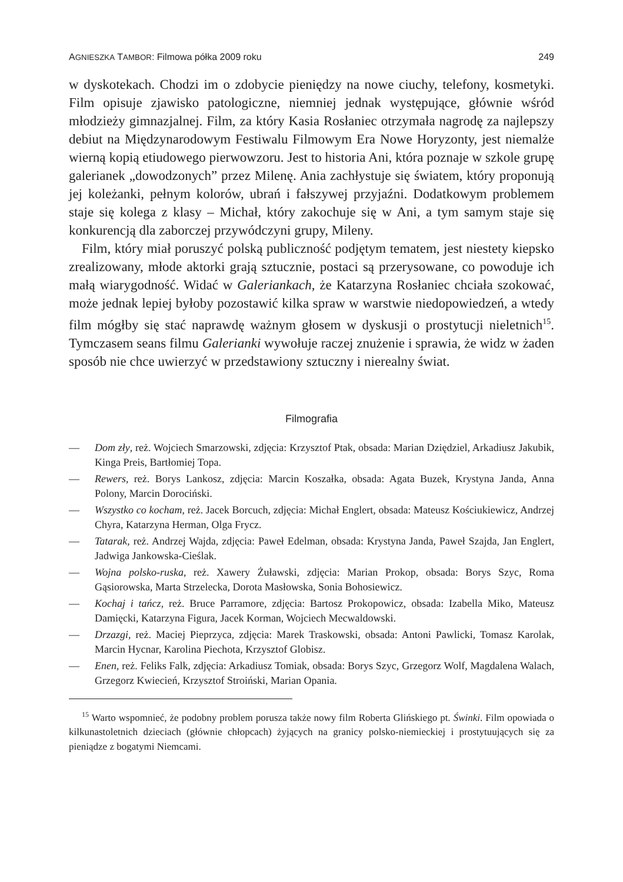AGNIESZKA TAMBOR: Filmowa półka 2009 roku 249
w dyskotekach. Chodzi im o zdobycie pieniędzy na nowe ciuchy, telefony, kosmetyki. Film opisuje zjawisko patologiczne, niemniej jednak występujące, głównie wśród młodzieży gimnazjalnej. Film, za który Kasia Rosłaniec otrzymała nagrodę za najlepszy debiut na Międzynarodowym Festiwalu Filmowym Era Nowe Horyzonty, jest niemalże wierną kopią etiudowego pierwowzoru. Jest to historia Ani, która poznaje w szkole grupę galerianek „dowodzonych” przez Milenę. Ania zachłystuje się światem, który proponują jej koleżanki, pełnym kolorów, ubrań i fałszywej przyjaźni. Dodatkowym problemem staje się kolega z klasy – Michał, który zakochuje się w Ani, a tym samym staje się konkurencją dla zaborczej przywódczyni grupy, Mileny.
Film, który miał poruszyć polską publiczność podjętym tematem, jest niestety kiepsko zrealizowany, młode aktorki grają sztucznie, postaci są przerysowane, co powoduje ich małą wiarygodność. Widać w Galeriankach, że Katarzyna Rosłaniec chciała szokować, może jednak lepiej byłoby pozostawić kilka spraw w warstwie niedopowiedzeń, a wtedy film mógłby się stać naprawdę ważnym głosem w dyskusji o prostytucji nieletnich<sup>15</sup>. Tymczasem seans filmu Galerianki wywołuje raczej znużenie i sprawia, że widz w żaden sposób nie chce uwierzyć w przedstawiony sztuczny i nierealny świat.
Filmografia
— Dom zły, reż. Wojciech Smarzowski, zdjęcia: Krzysztof Ptak, obsada: Marian Dziędziel, Arkadiusz Jakubik, Kinga Preis, Bartłomiej Topa.
— Rewers, reż. Borys Lankosz, zdjęcia: Marcin Koszałka, obsada: Agata Buzek, Krystyna Janda, Anna Polony, Marcin Dorociński.
— Wszystko co kocham, reż. Jacek Borcuch, zdjęcia: Michał Englert, obsada: Mateusz Kościukiewicz, Andrzej Chyra, Katarzyna Herman, Olga Frycz.
— Tatarak, reż. Andrzej Wajda, zdjęcia: Paweł Edelman, obsada: Krystyna Janda, Paweł Szajda, Jan Englert, Jadwiga Jankowska-Cieślak.
— Wojna polsko-ruska, reż. Xawery Żuławski, zdjęcia: Marian Prokop, obsada: Borys Szyc, Roma Gąsiorowska, Marta Strzelecka, Dorota Masłowska, Sonia Bohosiewicz.
— Kochaj i tańcz, reż. Bruce Parramore, zdjęcia: Bartosz Prokopowicz, obsada: Izabella Miko, Mateusz Damięcki, Katarzyna Figura, Jacek Korman, Wojciech Mecwaldowski.
— Drzazgi, reż. Maciej Pieprzyca, zdjęcia: Marek Traskowski, obsada: Antoni Pawlicki, Tomasz Karolak, Marcin Hycnar, Karolina Piechota, Krzysztof Globisz.
— Enen, reż. Feliks Falk, zdjęcia: Arkadiusz Tomiak, obsada: Borys Szyc, Grzegorz Wolf, Magdalena Walach, Grzegorz Kwiecień, Krzysztof Stroiński, Marian Opania.
<sup>15</sup> Warto wspomnieć, że podobny problem porusza także nowy film Roberta Glińskiego pt. Świnki. Film opowiada o kilkunastoletnich dzieciach (głównie chłopcach) żyjących na granicy polsko-niemieckiej i prostytuujących się za pieniądze z bogatymi Niemcami.